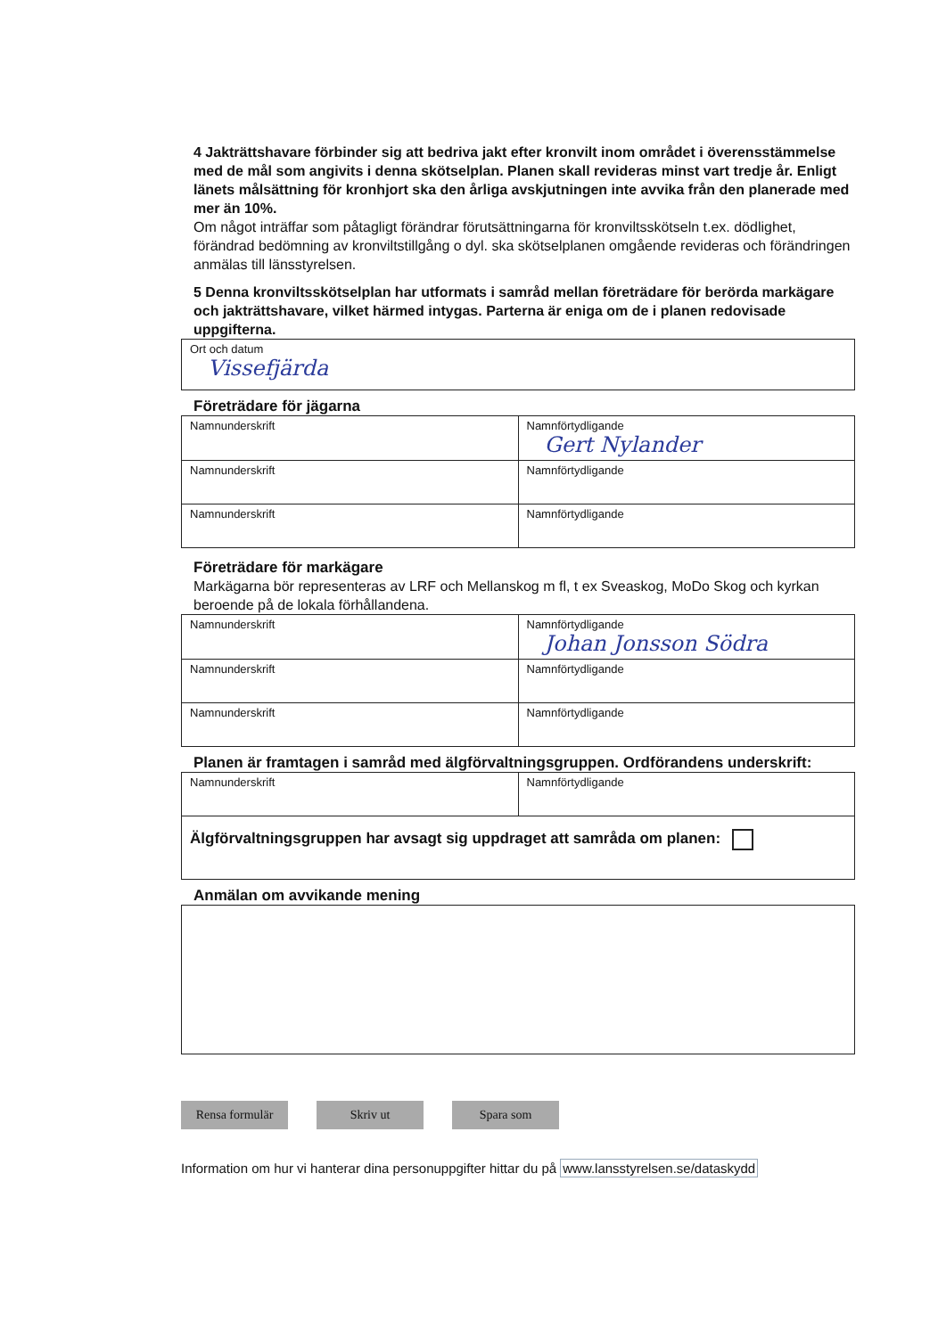4 Jakträttshavare förbinder sig att bedriva jakt efter kronvilt inom området i överensstämmelse med de mål som angivits i denna skötselplan. Planen skall revideras minst vart tredje år. Enligt länets målsättning för kronhjort ska den årliga avskjutningen inte avvika från den planerade med mer än 10%.
Om något inträffar som påtagligt förändrar förutsättningarna för kronviltsskötseln t.ex. dödlighet, förändrad bedömning av kronviltstillgång o dyl. ska skötselplanen omgående revideras och förändringen anmälas till länsstyrelsen.
5 Denna kronviltsskötselplan har utformats i samråd mellan företrädare för berörda markägare och jakträttshavare, vilket härmed intygas. Parterna är eniga om de i planen redovisade uppgifterna.
| Ort och datum Vissefjärda |
Företrädare för jägarna
| Namnunderskrift | Namnförtydligande Gert Nylander |
| Namnunderskrift | Namnförtydligande |
| Namnunderskrift | Namnförtydligande |
Företrädare för markägare
Markägarna bör representeras av LRF och Mellanskog m fl, t ex Sveaskog, MoDo Skog och kyrkan beroende på de lokala förhållandena.
| Namnunderskrift | Namnförtydligande Johan Jonsson Södra |
| Namnunderskrift | Namnförtydligande |
| Namnunderskrift | Namnförtydligande |
Planen är framtagen i samråd med älgförvaltningsgruppen. Ordförandens underskrift:
| Namnunderskrift | Namnförtydligande |
| Älgförvaltningsgruppen har avsagt sig uppdraget att samråda om planen: | |
Anmälan om avvikande mening
Rensa formulär Skriv ut Spara som
Information om hur vi hanterar dina personuppgifter hittar du på www.lansstyrelsen.se/dataskydd